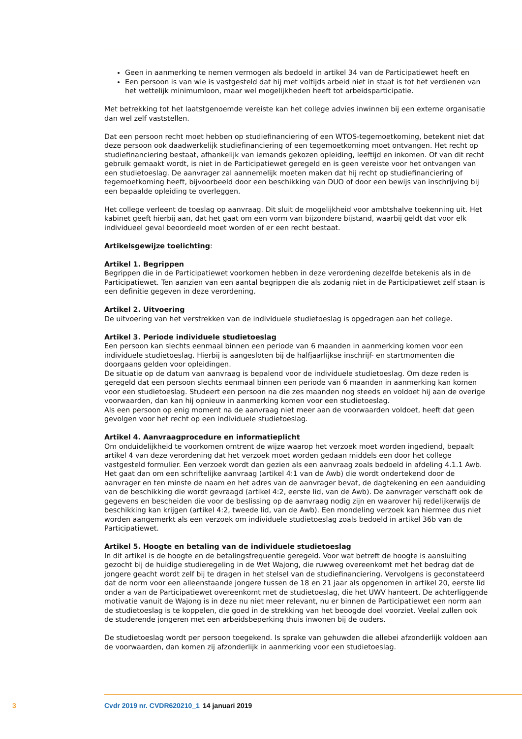Geen in aanmerking te nemen vermogen als bedoeld in artikel 34 van de Participatiewet heeft en
Een persoon is van wie is vastgesteld dat hij met voltijds arbeid niet in staat is tot het verdienen van het wettelijk minimumloon, maar wel mogelijkheden heeft tot arbeidsparticipatie.
Met betrekking tot het laatstgenoemde vereiste kan het college advies inwinnen bij een externe organisatie dan wel zelf vaststellen.
Dat een persoon recht moet hebben op studiefinanciering of een WTOS-tegemoetkoming, betekent niet dat deze persoon ook daadwerkelijk studiefinanciering of een tegemoetkoming moet ontvangen. Het recht op studiefinanciering bestaat, afhankelijk van iemands gekozen opleiding, leeftijd en inkomen. Of van dit recht gebruik gemaakt wordt, is niet in de Participatiewet geregeld en is geen vereiste voor het ontvangen van een studietoeslag. De aanvrager zal aannemelijk moeten maken dat hij recht op studiefinanciering of tegemoetkoming heeft, bijvoorbeeld door een beschikking van DUO of door een bewijs van inschrijving bij een bepaalde opleiding te overleggen.
Het college verleent de toeslag op aanvraag. Dit sluit de mogelijkheid voor ambtshalve toekenning uit. Het kabinet geeft hierbij aan, dat het gaat om een vorm van bijzondere bijstand, waarbij geldt dat voor elk individueel geval beoordeeld moet worden of er een recht bestaat.
Artikelsgewijze toelichting:
Artikel 1. Begrippen
Begrippen die in de Participatiewet voorkomen hebben in deze verordening dezelfde betekenis als in de Participatiewet. Ten aanzien van een aantal begrippen die als zodanig niet in de Participatiewet zelf staan is een definitie gegeven in deze verordening.
Artikel 2. Uitvoering
De uitvoering van het verstrekken van de individuele studietoeslag is opgedragen aan het college.
Artikel 3. Periode individuele studietoeslag
Een persoon kan slechts eenmaal binnen een periode van 6 maanden in aanmerking komen voor een individuele studietoeslag. Hierbij is aangesloten bij de halfjaarlijkse inschrijf- en startmomenten die doorgaans gelden voor opleidingen.
De situatie op de datum van aanvraag is bepalend voor de individuele studietoeslag. Om deze reden is geregeld dat een persoon slechts eenmaal binnen een periode van 6 maanden in aanmerking kan komen voor een studietoeslag. Studeert een persoon na die zes maanden nog steeds en voldoet hij aan de overige voorwaarden, dan kan hij opnieuw in aanmerking komen voor een studietoeslag.
Als een persoon op enig moment na de aanvraag niet meer aan de voorwaarden voldoet, heeft dat geen gevolgen voor het recht op een individuele studietoeslag.
Artikel 4. Aanvraagprocedure en informatieplicht
Om onduidelijkheid te voorkomen omtrent de wijze waarop het verzoek moet worden ingediend, bepaalt artikel 4 van deze verordening dat het verzoek moet worden gedaan middels een door het college vastgesteld formulier. Een verzoek wordt dan gezien als een aanvraag zoals bedoeld in afdeling 4.1.1 Awb. Het gaat dan om een schriftelijke aanvraag (artikel 4:1 van de Awb) die wordt ondertekend door de aanvrager en ten minste de naam en het adres van de aanvrager bevat, de dagtekening en een aanduiding van de beschikking die wordt gevraagd (artikel 4:2, eerste lid, van de Awb). De aanvrager verschaft ook de gegevens en bescheiden die voor de beslissing op de aanvraag nodig zijn en waarover hij redelijkerwijs de beschikking kan krijgen (artikel 4:2, tweede lid, van de Awb). Een mondeling verzoek kan hiermee dus niet worden aangemerkt als een verzoek om individuele studietoeslag zoals bedoeld in artikel 36b van de Participatiewet.
Artikel 5. Hoogte en betaling van de individuele studietoeslag
In dit artikel is de hoogte en de betalingsfrequentie geregeld. Voor wat betreft de hoogte is aansluiting gezocht bij de huidige studieregeling in de Wet Wajong, die ruwweg overeenkomt met het bedrag dat de jongere geacht wordt zelf bij te dragen in het stelsel van de studiefinanciering. Vervolgens is geconstateerd dat de norm voor een alleenstaande jongere tussen de 18 en 21 jaar als opgenomen in artikel 20, eerste lid onder a van de Participatiewet overeenkomt met de studietoeslag, die het UWV hanteert. De achterliggende motivatie vanuit de Wajong is in deze nu niet meer relevant, nu er binnen de Participatiewet een norm aan de studietoeslag is te koppelen, die goed in de strekking van het beoogde doel voorziet. Veelal zullen ook de studerende jongeren met een arbeidsbeperking thuis inwonen bij de ouders.
De studietoeslag wordt per persoon toegekend. Is sprake van gehuwden die allebei afzonderlijk voldoen aan de voorwaarden, dan komen zij afzonderlijk in aanmerking voor een studietoeslag.
3 Cvdr 2019 nr. CVDR620210_1 14 januari 2019